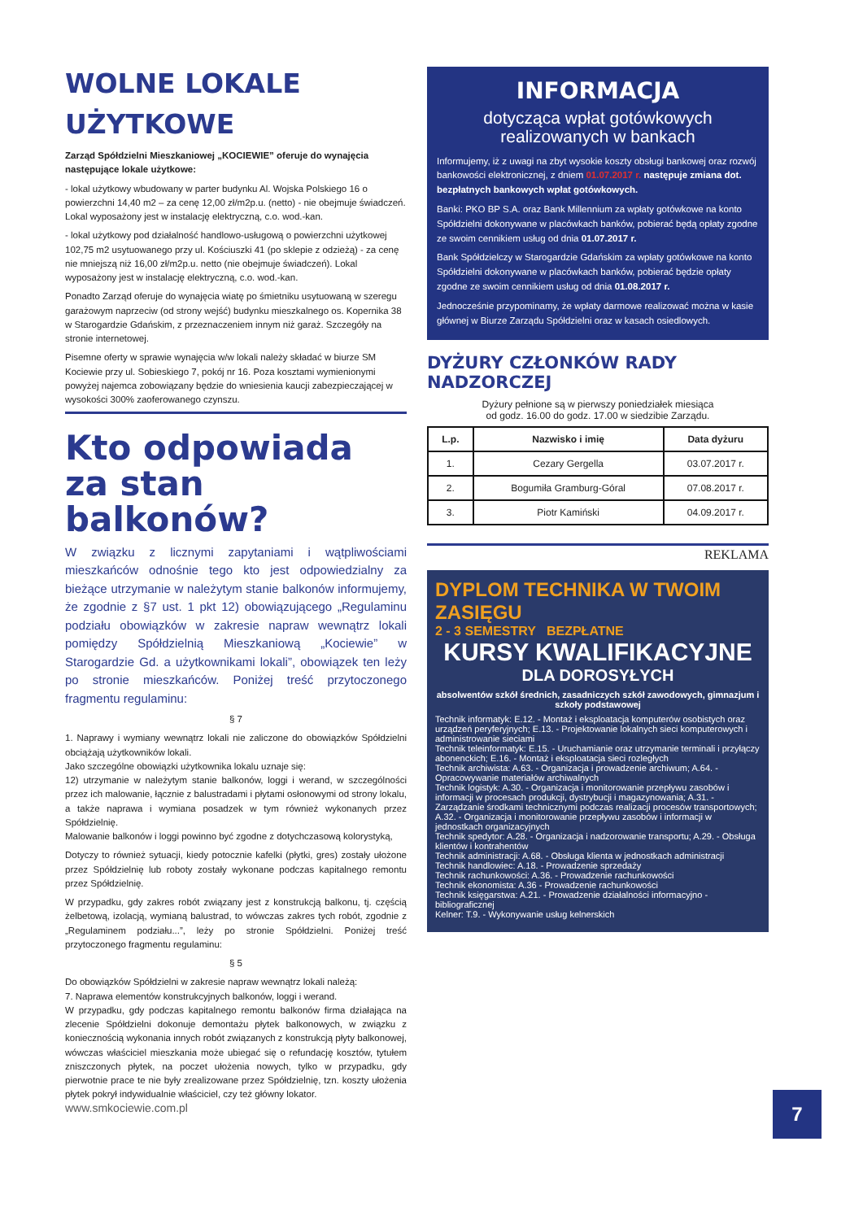WOLNE LOKALE UŻYTKOWE
Zarząd Spółdzielni Mieszkaniowej „KOCIEWIE” oferuje do wynajęcia następujące lokale użytkowe:
- lokal użytkowy wbudowany w parter budynku Al. Wojska Polskiego 16 o powierzchni 14,40 m2 – za cenę 12,00 zł/m2p.u. (netto) - nie obejmuje świadczeń. Lokal wyposażony jest w instalację elektryczną, c.o. wod.-kan.
- lokal użytkowy pod działalność handlowo-usługową o powierzchni użytkowej 102,75 m2 usytuowanego przy ul. Kościuszki 41 (po sklepie z odzieżą) - za cenę nie mniejszą niż 16,00 zł/m2p.u. netto (nie obejmuje świadczeń). Lokal wyposażony jest w instalację elektryczną, c.o. wod.-kan.
Ponadto Zarząd oferuje do wynajęcia wiatę po śmietniku usytuowaną w szeregu garażowym naprzeciw (od strony wejść) budynku mieszkalnego os. Kopernika 38 w Starogardzie Gdańskim, z przeznaczeniem innym niż garaż. Szczegóły na stronie internetowej.
Pisemne oferty w sprawie wynajęcia w/w lokali należy składać w biurze SM Kociewie przy ul. Sobieskiego 7, pokój nr 16. Poza kosztami wymienionymi powyżej najemca zobowiązany będzie do wniesienia kaucji zabezpieczającej w wysokości 300% zaoferowanego czynszu.
Kto odpowiada za stan balkonów?
W związku z licznymi zapytaniami i wątpliwościami mieszkańców odnośnie tego kto jest odpowiedzialny za bieżące utrzymanie w należytym stanie balkonów informujemy, że zgodnie z §7 ust. 1 pkt 12) obowiązującego „Regulaminu podziału obowiązków w zakresie napraw wewnątrz lokali pomiędzy Spółdzielnią Mieszkaniową „Kociewie” w Starogardzie Gd. a użytkownikami lokali”, obowiązek ten leży po stronie mieszkańców. Poniżej treść przytoczonego fragmentu regulaminu:
§ 7
1. Naprawy i wymiany wewnątrz lokali nie zaliczone do obowiązków Spółdzielni obciążają użytkowników lokali.
Jako szczególne obowiązki użytkownika lokalu uznaje się:
12) utrzymanie w należytym stanie balkonów, loggi i werand, w szczególności przez ich malowanie, łącznie z balustradami i płytami osłonowymi od strony lokalu, a także naprawa i wymiana posadzek w tym również wykonanych przez Spółdzielnię.
Malowanie balkonów i loggi powinno być zgodne z dotychczasową kolorystyką,
Dotyczy to również sytuacji, kiedy potocznie kafelki (płytki, gres) zostały ułożone przez Spółdzielnię lub roboty zostały wykonane podczas kapitalnego remontu przez Spółdzielnię.
W przypadku, gdy zakres robót związany jest z konstrukcją balkonu, tj. częścią żelbetową, izolacją, wymianą balustrad, to wówczas zakres tych robót, zgodnie z „Regulaminem podziału...”, leży po stronie Spółdzielni. Poniżej treść przytoczonego fragmentu regulaminu:
§ 5
Do obowiązków Spółdzielni w zakresie napraw wewnątrz lokali należą:
7. Naprawa elementów konstrukcyjnych balkonów, loggi i werand.
W przypadku, gdy podczas kapitalnego remontu balkonów firma działająca na zlecenie Spółdzielni dokonuje demontażu płytek balkonowych, w związku z koniecznością wykonania innych robót związanych z konstrukcją płyty balkonowej, wówczas właściciel mieszkania może ubiegać się o refundację kosztów, tytułem zniszczonych płytek, na poczet ułożenia nowych, tylko w przypadku, gdy pierwotnie prace te nie były zrealizowane przez Spółdzielnię, tzn. koszty ułożenia płytek pokrył indywidualnie właściciel, czy też główny lokator.
INFORMACJA
dotycząca wpłat gotówkowych realizowanych w bankach
Informujemy, iż z uwagi na zbyt wysokie koszty obsługi bankowej oraz rozwój bankowości elektronicznej, z dniem 01.07.2017 r. następuje zmiana dot. bezpłatnych bankowych wpłat gotówkowych.
Banki: PKO BP S.A. oraz Bank Millennium za wpłaty gotówkowe na konto Spółdzielni dokonywane w placówkach banków, pobierać będą opłaty zgodne ze swoim cennikiem usług od dnia 01.07.2017 r.
Bank Spółdzielczy w Starogardzie Gdańskim za wpłaty gotówkowe na konto Spółdzielni dokonywane w placówkach banków, pobierać będzie opłaty zgodne ze swoim cennikiem usług od dnia 01.08.2017 r.
Jednocześnie przypominamy, że wpłaty darmowe realizować można w kasie głównej w Biurze Zarządu Spółdzielni oraz w kasach osiedlowych.
DYŻURY CZŁONKÓW RADY NADZORCZEJ
Dyżury pełnione są w pierwszy poniedziałek miesiąca
od godz. 16.00 do godz. 17.00 w siedzibie Zarządu.
| L.p. | Nazwisko i imię | Data dyżuru |
| --- | --- | --- |
| 1. | Cezary Gergella | 03.07.2017 r. |
| 2. | Bogumiła Gramburg-Góral | 07.08.2017 r. |
| 3. | Piotr Kamiński | 04.09.2017 r. |
REKLAMA
DYPLOM TECHNIKA W TWOIM ZASIĘGU
2 - 3 SEMESTRY BEZPŁATNE
KURSY KWALIFIKACYJNE
DLA DOROSYŁYCH
absolwentów szkół średnich, zasadniczych szkół zawodowych, gimnazjum i szkoły podstawowej
Technik informatyk: E.12. - Montaż i eksploatacja komputerów osobistych oraz urządzeń peryferyjnych; E.13. - Projektowanie lokalnych sieci komputerowych i administrowanie sieciami
Technik teleinformatyk: E.15. - Uruchamianie oraz utrzymanie terminali i przyłączy abonenckich; E.16. - Montaż i eksploatacja sieci rozległych
Technik archiwista: A.63. - Organizacja i prowadzenie archiwum; A.64. - Opracowywanie materiałów archiwalnych
Technik logistyk: A.30. - Organizacja i monitorowanie przepływu zasobów i informacji w procesach produkcji, dystrybucji i magazynowania; A.31. - Zarządzanie środkami technicznymi podczas realizacji procesów transportowych; A.32. - Organizacja i monitorowanie przepływu zasobów i informacji w jednostkach organizacyjnych
Technik spedytor: A.28. - Organizacja i nadzorowanie transportu; A.29. - Obsługa klientów i kontrahentów
Technik administracji: A.68. - Obsługa klienta w jednostkach administracji
Technik handlowiec: A.18. - Prowadzenie sprzedaży
Technik rachunkowości: A.36. - Prowadzenie rachunkowości
Technik ekonomista: A.36 - Prowadzenie rachunkowości
Technik księgarstwa: A.21. - Prowadzenie działalności informacyjno - bibliograficznej
Kelner: T.9. - Wykonywanie usług kelnerskich
www.smkociewie.com.pl 7